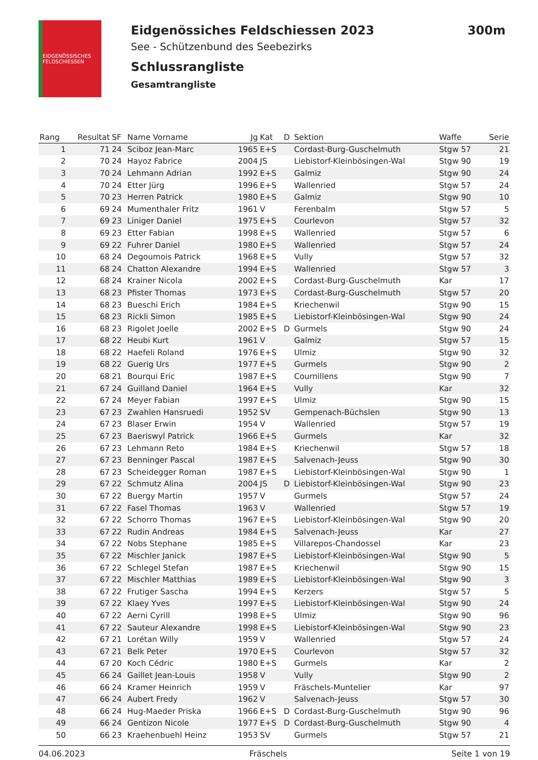EIDGENÖSSISCHES FELDSCHIESSEN
Eidgenössiches Feldschiessen 2023 300m
See - Schützenbund des Seebezirks
Schlussrangliste
Gesamtrangliste
| Rang | Resultat | SF | Name Vorname | Jg | Kat | D | Sektion | Waffe | Serie |
| --- | --- | --- | --- | --- | --- | --- | --- | --- | --- |
| 1 | 71 | 24 | Sciboz Jean-Marc | 1965 | E+S | | Cordast-Burg-Guschelmuth | Stgw 57 | 21 |
| 2 | 70 | 24 | Hayoz Fabrice | 2004 | JS | | Liebistorf-Kleinbösingen-Wal | Stgw 90 | 19 |
| 3 | 70 | 24 | Lehmann Adrian | 1992 | E+S | | Galmiz | Stgw 90 | 24 |
| 4 | 70 | 24 | Etter Jürg | 1996 | E+S | | Wallenried | Stgw 57 | 24 |
| 5 | 70 | 23 | Herren Patrick | 1980 | E+S | | Galmiz | Stgw 90 | 10 |
| 6 | 69 | 24 | Mumenthaler Fritz | 1961 | V | | Ferenbalm | Stgw 57 | 5 |
| 7 | 69 | 23 | Liniger Daniel | 1975 | E+S | | Courlevon | Stgw 57 | 32 |
| 8 | 69 | 23 | Etter Fabian | 1998 | E+S | | Wallenried | Stgw 57 | 6 |
| 9 | 69 | 22 | Fuhrer Daniel | 1980 | E+S | | Wallenried | Stgw 57 | 24 |
| 10 | 68 | 24 | Degoumois Patrick | 1968 | E+S | | Vully | Stgw 57 | 32 |
| 11 | 68 | 24 | Chatton Alexandre | 1994 | E+S | | Wallenried | Stgw 57 | 3 |
| 12 | 68 | 24 | Krainer Nicola | 2002 | E+S | | Cordast-Burg-Guschelmuth | Kar | 17 |
| 13 | 68 | 23 | Pfister Thomas | 1973 | E+S | | Cordast-Burg-Guschelmuth | Stgw 57 | 20 |
| 14 | 68 | 23 | Bueschi Erich | 1984 | E+S | | Kriechenwil | Stgw 90 | 15 |
| 15 | 68 | 23 | Rickli Simon | 1985 | E+S | | Liebistorf-Kleinbösingen-Wal | Stgw 90 | 24 |
| 16 | 68 | 23 | Rigolet Joelle | 2002 | E+S | D | Gurmels | Stgw 90 | 24 |
| 17 | 68 | 22 | Heubi Kurt | 1961 | V | | Galmiz | Stgw 57 | 15 |
| 18 | 68 | 22 | Haefeli Roland | 1976 | E+S | | Ulmiz | Stgw 90 | 32 |
| 19 | 68 | 22 | Guerig Urs | 1977 | E+S | | Gurmels | Stgw 90 | 2 |
| 20 | 68 | 21 | Bourqui Eric | 1987 | E+S | | Cournillens | Stgw 90 | 7 |
| 21 | 67 | 24 | Guilland Daniel | 1964 | E+S | | Vully | Kar | 32 |
| 22 | 67 | 24 | Meyer Fabian | 1997 | E+S | | Ulmiz | Stgw 90 | 15 |
| 23 | 67 | 23 | Zwahlen Hansruedi | 1952 | SV | | Gempenach-Büchslen | Stgw 90 | 13 |
| 24 | 67 | 23 | Blaser Erwin | 1954 | V | | Wallenried | Stgw 57 | 19 |
| 25 | 67 | 23 | Baeriswyl Patrick | 1966 | E+S | | Gurmels | Kar | 32 |
| 26 | 67 | 23 | Lehmann Reto | 1984 | E+S | | Kriechenwil | Stgw 57 | 18 |
| 27 | 67 | 23 | Benninger Pascal | 1987 | E+S | | Salvenach-Jeuss | Stgw 90 | 30 |
| 28 | 67 | 23 | Scheidegger Roman | 1987 | E+S | | Liebistorf-Kleinbösingen-Wal | Stgw 90 | 1 |
| 29 | 67 | 22 | Schmutz Alina | 2004 | JS | D | Liebistorf-Kleinbösingen-Wal | Stgw 90 | 23 |
| 30 | 67 | 22 | Buergy Martin | 1957 | V | | Gurmels | Stgw 57 | 24 |
| 31 | 67 | 22 | Fasel Thomas | 1963 | V | | Wallenried | Stgw 57 | 19 |
| 32 | 67 | 22 | Schorro Thomas | 1967 | E+S | | Liebistorf-Kleinbösingen-Wal | Stgw 90 | 20 |
| 33 | 67 | 22 | Rudin Andreas | 1984 | E+S | | Salvenach-Jeuss | Kar | 27 |
| 34 | 67 | 22 | Nobs Stephane | 1985 | E+S | | Villarepos-Chandossel | Kar | 23 |
| 35 | 67 | 22 | Mischler Janick | 1987 | E+S | | Liebistorf-Kleinbösingen-Wal | Stgw 90 | 5 |
| 36 | 67 | 22 | Schlegel Stefan | 1987 | E+S | | Kriechenwil | Stgw 90 | 15 |
| 37 | 67 | 22 | Mischler Matthias | 1989 | E+S | | Liebistorf-Kleinbösingen-Wal | Stgw 90 | 3 |
| 38 | 67 | 22 | Frutiger Sascha | 1994 | E+S | | Kerzers | Stgw 57 | 5 |
| 39 | 67 | 22 | Klaey Yves | 1997 | E+S | | Liebistorf-Kleinbösingen-Wal | Stgw 90 | 24 |
| 40 | 67 | 22 | Aerni Cyrill | 1998 | E+S | | Ulmiz | Stgw 90 | 96 |
| 41 | 67 | 22 | Sauteur Alexandre | 1998 | E+S | | Liebistorf-Kleinbösingen-Wal | Stgw 90 | 23 |
| 42 | 67 | 21 | Lorétan Willy | 1959 | V | | Wallenried | Stgw 57 | 24 |
| 43 | 67 | 21 | Belk Peter | 1970 | E+S | | Courlevon | Stgw 57 | 32 |
| 44 | 67 | 20 | Koch Cédric | 1980 | E+S | | Gurmels | Kar | 2 |
| 45 | 66 | 24 | Gaillet Jean-Louis | 1958 | V | | Vully | Stgw 90 | 2 |
| 46 | 66 | 24 | Kramer Heinrich | 1959 | V | | Fräschels-Muntelier | Kar | 97 |
| 47 | 66 | 24 | Aubert Fredy | 1962 | V | | Salvenach-Jeuss | Stgw 57 | 30 |
| 48 | 66 | 24 | Hug-Maeder Priska | 1966 | E+S | D | Cordast-Burg-Guschelmuth | Stgw 90 | 96 |
| 49 | 66 | 24 | Gentizon Nicole | 1977 | E+S | D | Cordast-Burg-Guschelmuth | Stgw 90 | 4 |
| 50 | 66 | 23 | Kraehenbuehl Heinz | 1953 | SV | | Gurmels | Stgw 57 | 21 |
04.06.2023 Fräschels Seite 1 von 19